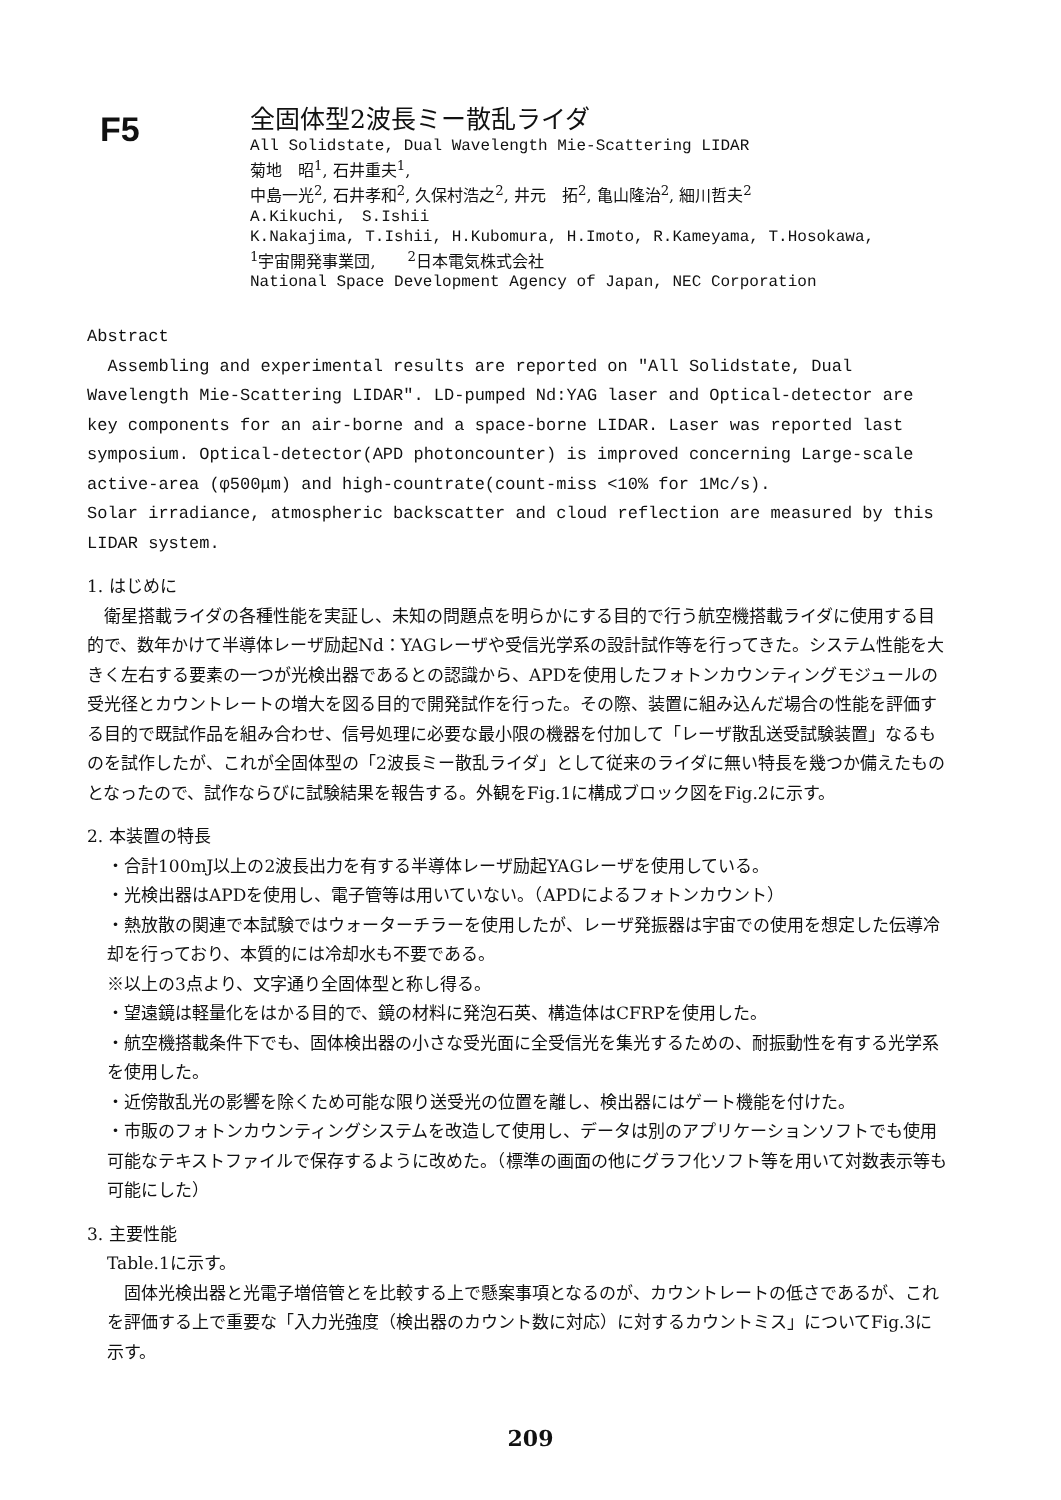F5
全固体型2波長ミー散乱ライダ
All Solidstate, Dual Wavelength Mie-Scattering LIDAR
菊地　昭<sup>1</sup>, 石井重夫<sup>1</sup>,
中島一光<sup>2</sup>, 石井孝和<sup>2</sup>, 久保村浩之<sup>2</sup>, 井元　拓<sup>2</sup>, 亀山隆治<sup>2</sup>, 細川哲夫<sup>2</sup>
A.Kikuchi,　S.Ishii
K.Nakajima, T.Ishii, H.Kubomura, H.Imoto, R.Kameyama, T.Hosokawa,
<sup>1</sup> 宇宙開発事業団,　　<sup>2</sup>日本電気株式会社
National Space Development Agency of Japan, NEC Corporation
Abstract
Assembling and experimental results are reported on "All Solidstate, Dual Wavelength Mie-Scattering LIDAR". LD-pumped Nd:YAG laser and Optical-detector are key components for an air-borne and a space-borne LIDAR. Laser was reported last symposium. Optical-detector(APD photoncounter) is improved concerning Large-scale active-area (φ500μm) and high-countrate(count-miss <10% for 1Mc/s).
Solar irradiance, atmospheric backscatter and cloud reflection are measured by this LIDAR system.
1. はじめに
　衛星搭載ライダの各種性能を実証し、未知の問題点を明らかにする目的で行う航空機搭載ライダに使用する目的で、数年かけて半導体レーザ励起Nd：YAGレーザや受信光学系の設計試作等を行ってきた。システム性能を大きく左右する要素の一つが光検出器であるとの認識から、APDを使用したフォトンカウンティングモジュールの受光径とカウントレートの増大を図る目的で開発試作を行った。その際、装置に組み込んだ場合の性能を評価する目的で既試作品を組み合わせ、信号処理に必要な最小限の機器を付加して「レーザ散乱送受試験装置」なるものを試作したが、これが全固体型の「2波長ミー散乱ライダ」として従来のライダに無い特長を幾つか備えたものとなったので、試作ならびに試験結果を報告する。外観をFig.1に構成ブロック図をFig.2に示す。
2. 本装置の特長
・合計100mJ以上の2波長出力を有する半導体レーザ励起YAGレーザを使用している。
・光検出器はAPDを使用し、電子管等は用いていない。（APDによるフォトンカウント）
・熱放散の関連で本試験ではウォーターチラーを使用したが、レーザ発振器は宇宙での使用を想定した伝導冷却を行っており、本質的には冷却水も不要である。
※以上の3点より、文字通り全固体型と称し得る。
・望遠鏡は軽量化をはかる目的で、鏡の材料に発泡石英、構造体はCFRPを使用した。
・航空機搭載条件下でも、固体検出器の小さな受光面に全受信光を集光するための、耐振動性を有する光学系を使用した。
・近傍散乱光の影響を除くため可能な限り送受光の位置を離し、検出器にはゲート機能を付けた。
・市販のフォトンカウンティングシステムを改造して使用し、データは別のアプリケーションソフトでも使用可能なテキストファイルで保存するように改めた。（標準の画面の他にグラフ化ソフト等を用いて対数表示等も可能にした）
3. 主要性能
Table.1に示す。
　固体光検出器と光電子増倍管とを比較する上で懸案事項となるのが、カウントレートの低さであるが、これを評価する上で重要な「入力光強度（検出器のカウント数に対応）に対するカウントミス」についてFig.3に示す。
209